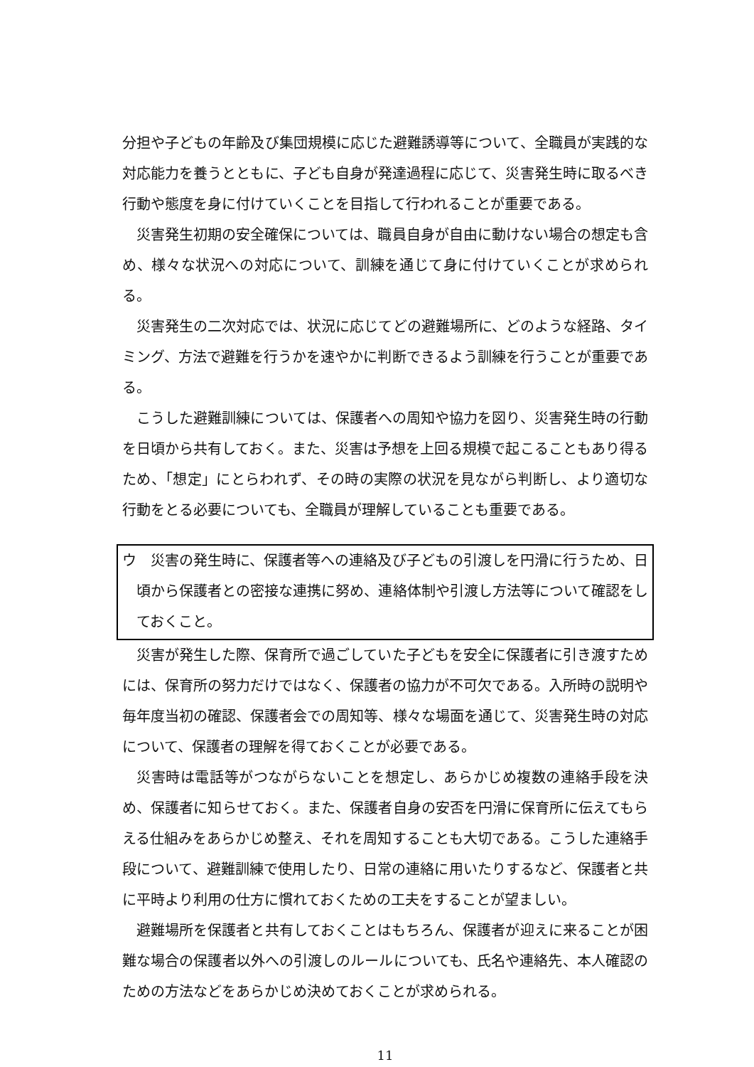分担や子どもの年齢及び集団規模に応じた避難誘導等について、全職員が実践的な対応能力を養うとともに、子ども自身が発達過程に応じて、災害発生時に取るべき行動や態度を身に付けていくことを目指して行われることが重要である。
災害発生初期の安全確保については、職員自身が自由に動けない場合の想定も含め、様々な状況への対応について、訓練を通じて身に付けていくことが求められる。
災害発生の二次対応では、状況に応じてどの避難場所に、どのような経路、タイミング、方法で避難を行うかを速やかに判断できるよう訓練を行うことが重要である。
こうした避難訓練については、保護者への周知や協力を図り、災害発生時の行動を日頃から共有しておく。また、災害は予想を上回る規模で起こることもあり得るため、「想定」にとらわれず、その時の実際の状況を見ながら判断し、より適切な行動をとる必要についても、全職員が理解していることも重要である。
ウ　災害の発生時に、保護者等への連絡及び子どもの引渡しを円滑に行うため、日頃から保護者との密接な連携に努め、連絡体制や引渡し方法等について確認をしておくこと。
災害が発生した際、保育所で過ごしていた子どもを安全に保護者に引き渡すためには、保育所の努力だけではなく、保護者の協力が不可欠である。入所時の説明や毎年度当初の確認、保護者会での周知等、様々な場面を通じて、災害発生時の対応について、保護者の理解を得ておくことが必要である。
災害時は電話等がつながらないことを想定し、あらかじめ複数の連絡手段を決め、保護者に知らせておく。また、保護者自身の安否を円滑に保育所に伝えてもらえる仕組みをあらかじめ整え、それを周知することも大切である。こうした連絡手段について、避難訓練で使用したり、日常の連絡に用いたりするなど、保護者と共に平時より利用の仕方に慣れておくための工夫をすることが望ましい。
避難場所を保護者と共有しておくことはもちろん、保護者が迎えに来ることが困難な場合の保護者以外への引渡しのルールについても、氏名や連絡先、本人確認のための方法などをあらかじめ決めておくことが求められる。
11